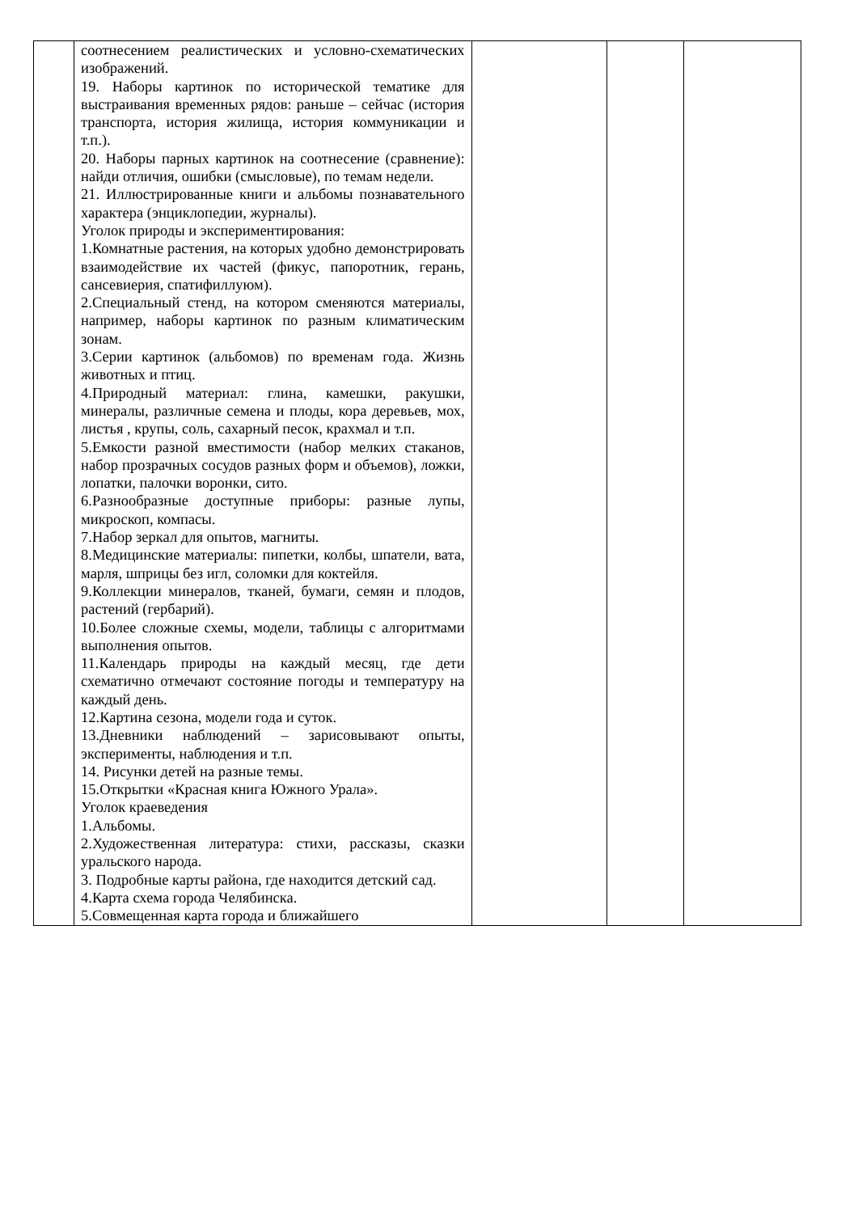| | соотнесением реалистических и условно-схематических изображений. 19. Наборы картинок по исторической тематике для выстраивания временных рядов: раньше – сейчас (история транспорта, история жилища, история коммуникации и т.п.). 20. Наборы парных картинок на соотнесение (сравнение): найди отличия, ошибки (смысловые), по темам недели. 21. Иллюстрированные книги и альбомы познавательного характера (энциклопедии, журналы). Уголок природы и экспериментирования: 1.Комнатные растения, на которых удобно демонстрировать взаимодействие их частей (фикус, папоротник, герань, сансевиерия, спатифиллуюм). 2.Специальный стенд, на котором сменяются материалы, например, наборы картинок по разным климатическим зонам. 3.Серии картинок (альбомов) по временам года. Жизнь животных и птиц. 4.Природный материал: глина, камешки, ракушки, минералы, различные семена и плоды, кора деревьев, мох, листья , крупы, соль, сахарный песок, крахмал и т.п. 5.Емкости разной вместимости (набор мелких стаканов, набор прозрачных сосудов разных форм и объемов), ложки, лопатки, палочки воронки, сито. 6.Разнообразные доступные приборы: разные лупы, микроскоп, компасы. 7.Набор зеркал для опытов, магниты. 8.Медицинские материалы: пипетки, колбы, шпатели, вата, марля, шприцы без игл, соломки для коктейля. 9.Коллекции минералов, тканей, бумаги, семян и плодов, растений (гербарий). 10.Более сложные схемы, модели, таблицы с алгоритмами выполнения опытов. 11.Календарь природы на каждый месяц, где дети схематично отмечают состояние погоды и температуру на каждый день. 12.Картина сезона, модели года и суток. 13.Дневники наблюдений – зарисовывают опыты, эксперименты, наблюдения и т.п. 14. Рисунки детей на разные темы. 15.Открытки «Красная книга Южного Урала». Уголок краеведения 1.Альбомы. 2.Художественная литература: стихи, рассказы, сказки уральского народа. 3. Подробные карты района, где находится детский сад. 4.Карта схема города Челябинска. 5.Совмещенная карта города и ближайшего | | | |